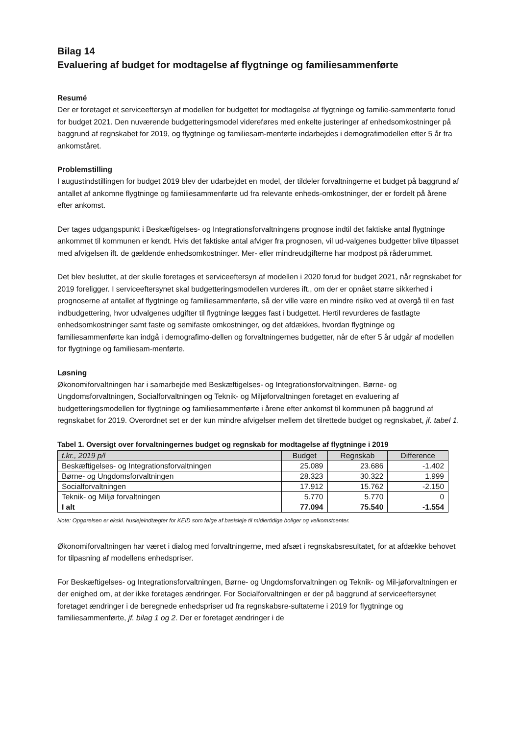Bilag 14
Evaluering af budget for modtagelse af flygtninge og familiesammenførte
Resumé
Der er foretaget et serviceeftersyn af modellen for budgettet for modtagelse af flygtninge og familie-sammenførte forud for budget 2021. Den nuværende budgetteringsmodel videreføres med enkelte justeringer af enhedsomkostninger på baggrund af regnskabet for 2019, og flygtninge og familiesam-menførte indarbejdes i demografimodellen efter 5 år fra ankomståret.
Problemstilling
I augustindstillingen for budget 2019 blev der udarbejdet en model, der tildeler forvaltningerne et budget på baggrund af antallet af ankomne flygtninge og familiesammenførte ud fra relevante enheds-omkostninger, der er fordelt på årene efter ankomst.
Der tages udgangspunkt i Beskæftigelses- og Integrationsforvaltningens prognose indtil det faktiske antal flygtninge ankommet til kommunen er kendt. Hvis det faktiske antal afviger fra prognosen, vil ud-valgenes budgetter blive tilpasset med afvigelsen ift. de gældende enhedsomkostninger. Mer- eller mindreudgifterne har modpost på råderummet.
Det blev besluttet, at der skulle foretages et serviceeftersyn af modellen i 2020 forud for budget 2021, når regnskabet for 2019 foreligger. I serviceeftersynet skal budgetteringsmodellen vurderes ift., om der er opnået større sikkerhed i prognoserne af antallet af flygtninge og familiesammenførte, så der ville være en mindre risiko ved at overgå til en fast indbudgettering, hvor udvalgenes udgifter til flygtninge lægges fast i budgettet. Hertil revurderes de fastlagte enhedsomkostninger samt faste og semifaste omkostninger, og det afdækkes, hvordan flygtninge og familiesammenførte kan indgå i demografimo-dellen og forvaltningernes budgetter, når de efter 5 år udgår af modellen for flygtninge og familiesam-menførte.
Løsning
Økonomiforvaltningen har i samarbejde med Beskæftigelses- og Integrationsforvaltningen, Børne- og Ungdomsforvaltningen, Socialforvaltningen og Teknik- og Miljøforvaltningen foretaget en evaluering af budgetteringsmodellen for flygtninge og familiesammenførte i årene efter ankomst til kommunen på baggrund af regnskabet for 2019. Overordnet set er der kun mindre afvigelser mellem det tilrettede budget og regnskabet, jf. tabel 1.
Tabel 1. Oversigt over forvaltningernes budget og regnskab for modtagelse af flygtninge i 2019
| t.kr., 2019 p/l | Budget | Regnskab | Difference |
| --- | --- | --- | --- |
| Beskæftigelses- og Integrationsforvaltningen | 25.089 | 23.686 | -1.402 |
| Børne- og Ungdomsforvaltningen | 28.323 | 30.322 | 1.999 |
| Socialforvaltningen | 17.912 | 15.762 | -2.150 |
| Teknik- og Miljø forvaltningen | 5.770 | 5.770 | 0 |
| I alt | 77.094 | 75.540 | -1.554 |
Note: Opgørelsen er ekskl. huslejeindtægter for KEID som følge af basisleje til midlertidige boliger og velkomstcenter.
Økonomiforvaltningen har været i dialog med forvaltningerne, med afsæt i regnskabsresultatet, for at afdække behovet for tilpasning af modellens enhedspriser.
For Beskæftigelses- og Integrationsforvaltningen, Børne- og Ungdomsforvaltningen og Teknik- og Mil-jøforvaltningen er der enighed om, at der ikke foretages ændringer. For Socialforvaltningen er der på baggrund af serviceeftersynet foretaget ændringer i de beregnede enhedspriser ud fra regnskabsre-sultaterne i 2019 for flygtninge og familiesammenførte, jf. bilag 1 og 2. Der er foretaget ændringer i de